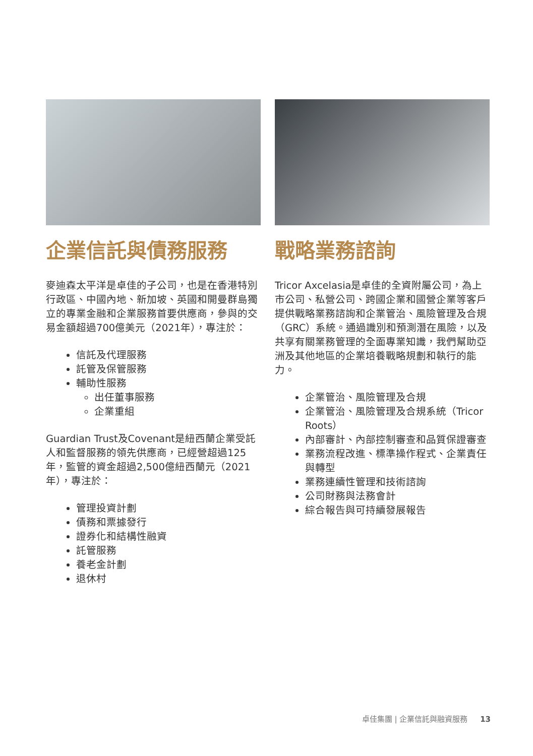企業信託與債務服務
麥迪森太平洋是卓佳的子公司，也是在香港特別行政區、中國內地、新加坡、英國和開曼群島獨立的專業金融和企業服務首要供應商，參與的交易金額超過700億美元（2021年），專注於：
信託及代理服務
託管及保管服務
輔助性服務
出任董事服務
企業重組
Guardian Trust及Covenant是紐西蘭企業受託人和監督服務的領先供應商，已經營超過125年，監管的資金超過2,500億紐西蘭元（2021年），專注於：
管理投資計劃
債務和票據發行
證券化和結構性融資
託管服務
養老金計劃
退休村
戰略業務諮詢
Tricor Axcelasia是卓佳的全資附屬公司，為上市公司、私營公司、跨國企業和國營企業等客戶提供戰略業務諮詢和企業管治、風險管理及合規（GRC）系統。通過識別和預測潛在風險，以及共享有關業務管理的全面專業知識，我們幫助亞洲及其他地區的企業培養戰略規劃和執行的能力。
企業管治、風險管理及合規
企業管治、風險管理及合規系統（Tricor Roots）
內部審計、內部控制審查和品質保證審查
業務流程改進、標準操作程式、企業責任與轉型
業務連續性管理和技術諮詢
公司財務與法務會計
綜合報告與可持續發展報告
卓佳集團 | 企業信託與融資服務 13